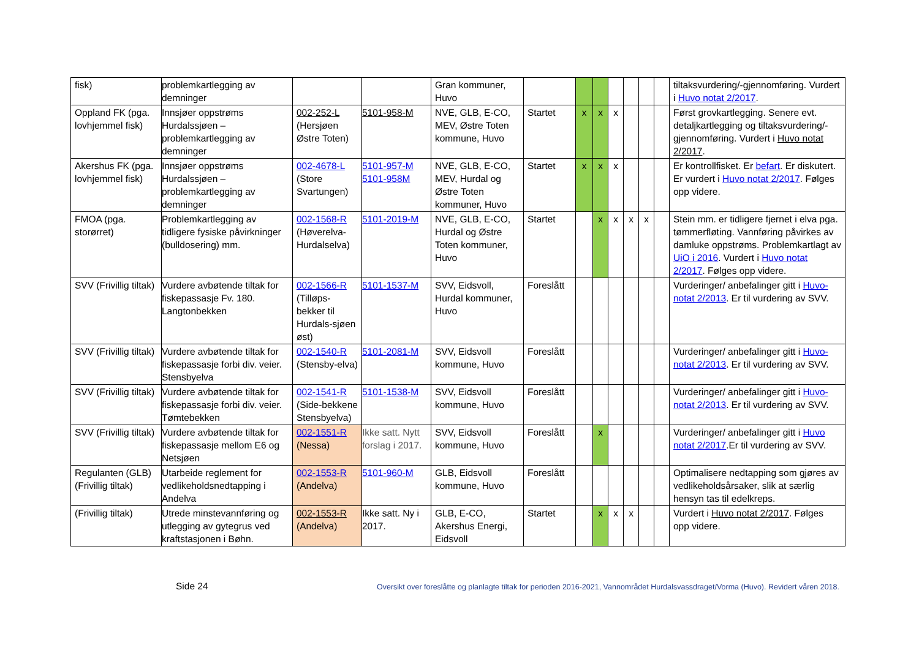| fisk) | problemkartlegging av demninger | | | Gran kommuner, Huvo | | | | | | | | tiltaksvurdering/-gjennomføring. Vurdert i Huvo notat 2/2017 . |
| Oppland FK (pga. lovhjemmel fisk) | Innsjøer oppstrøms Hurdalssjøen – problemkartlegging av demninger | 002-252-L (Hersjøen Østre Toten) | 5101-958-M | NVE, GLB, E-CO, MEV, Østre Toten kommune, Huvo | Startet | x | x | x | | | | Først grovkartlegging. Senere evt. detaljkartlegging og tiltaksvurdering/-gjennomføring. Vurdert i Huvo notat 2/2017 . |
| Akershus FK (pga. lovhjemmel fisk) | Innsjøer oppstrøms Hurdalssjøen – problemkartlegging av demninger | 002-4678-L (Store Svartungen) | 5101-957-M 5101-958M | NVE, GLB, E-CO, MEV, Hurdal og Østre Toten kommuner, Huvo | Startet | x | x | x | | | | Er kontrollfisket. Er befart . Er diskutert. Er vurdert i Huvo notat 2/2017 . Følges opp videre. |
| FMOA (pga. storørret) | Problemkartlegging av tidligere fysiske påvirkninger (bulldosering) mm. | 002-1568-R (Høverelva-Hurdalselva) | 5101-2019-M | NVE, GLB, E-CO, Hurdal og Østre Toten kommuner, Huvo | Startet | | x | x | x | x | | Stein mm. er tidligere fjernet i elva pga. tømmerfløting. Vannføring påvirkes av damluke oppstrøms. Problemkartlagt av UiO i 2016 . Vurdert i Huvo notat 2/2017 . Følges opp videre. |
| SVV (Frivillig tiltak) | Vurdere avbøtende tiltak for fiskepassasje Fv. 180. Langtonbekken | 002-1566-R (Tilløps-bekker til Hurdals-sjøen øst) | 5101-1537-M | SVV, Eidsvoll, Hurdal kommuner, Huvo | Foreslått | | | | | | | Vurderinger/ anbefalinger gitt i Huvo-notat 2/2013 . Er til vurdering av SVV. |
| SVV (Frivillig tiltak) | Vurdere avbøtende tiltak for fiskepassasje forbi div. veier. Stensbyelva | 002-1540-R (Stensby-elva) | 5101-2081-M | SVV, Eidsvoll kommune, Huvo | Foreslått | | | | | | | Vurderinger/ anbefalinger gitt i Huvo-notat 2/2013 . Er til vurdering av SVV. |
| SVV (Frivillig tiltak) | Vurdere avbøtende tiltak for fiskepassasje forbi div. veier. Tømtebekken | 002-1541-R (Side-bekkene Stensbyelva) | 5101-1538-M | SVV, Eidsvoll kommune, Huvo | Foreslått | | | | | | | Vurderinger/ anbefalinger gitt i Huvo-notat 2/2013 . Er til vurdering av SVV. |
| SVV (Frivillig tiltak) | Vurdere avbøtende tiltak for fiskepassasje mellom E6 og Netsjøen | 002-1551-R (Nessa) | Ikke satt. Nytt forslag i 2017. | SVV, Eidsvoll kommune, Huvo | Foreslått | | x | | | | | Vurderinger/ anbefalinger gitt i Huvo notat 2/2017 .Er til vurdering av SVV. |
| Regulanten (GLB) (Frivillig tiltak) | Utarbeide reglement for vedlikeholdsnedtapping i Andelva | 002-1553-R (Andelva) | 5101-960-M | GLB, Eidsvoll kommune, Huvo | Foreslått | | | | | | | Optimalisere nedtapping som gjøres av vedlikeholdsårsaker, slik at særlig hensyn tas til edelkreps. |
| (Frivillig tiltak) | Utrede minstevannføring og utlegging av gytegrus ved kraftstasjonen i Bøhn. | 002-1553-R (Andelva) | Ikke satt. Ny i 2017. | GLB, E-CO, Akershus Energi, Eidsvoll | Startet | | x | x | x | | | Vurdert i Huvo notat 2/2017 . Følges opp videre. |
Side 24 Oversikt over foreslåtte og planlagte tiltak for perioden 2016-2021, Vannområdet Hurdalsvassdraget/Vorma (Huvo). Revidert våren 2018.